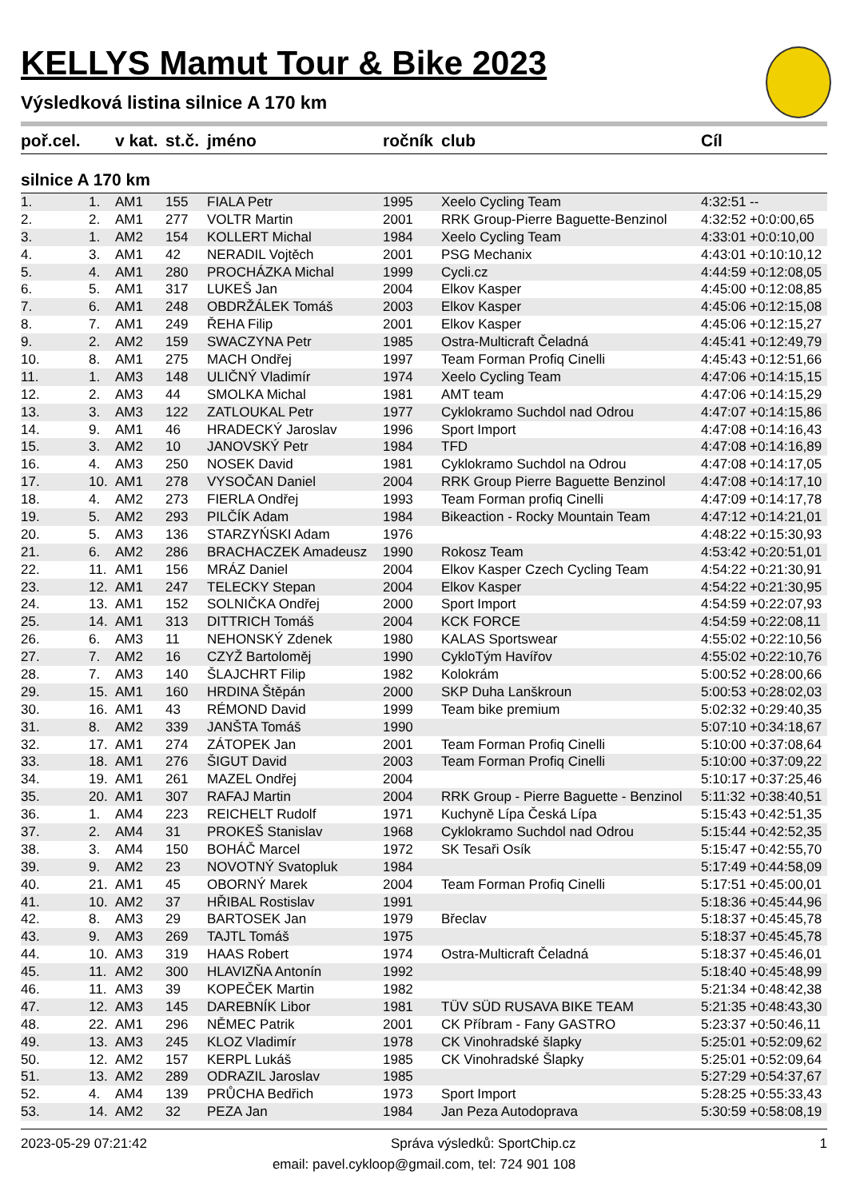KELLYS Mamut Tour & Bike 2023
Výsledková listina silnice A 170 km
| poř.cel. | | v kat. | st.č. | jméno | ročník | club | Cíl | |
| --- | --- | --- | --- | --- | --- | --- | --- | --- |
| silnice A 170 km | | | | | | | | |
| 1. | 1. | AM1 | 155 | FIALA Petr | 1995 | Xeelo Cycling Team | 4:32:51 | -- |
| 2. | 2. | AM1 | 277 | VOLTR Martin | 2001 | RRK Group-Pierre Baguette-Benzinol | 4:32:52 | +0:0:00,65 |
| 3. | 1. | AM2 | 154 | KOLLERT Michal | 1984 | Xeelo Cycling Team | 4:33:01 | +0:0:10,00 |
| 4. | 3. | AM1 | 42 | NERADIL Vojtěch | 2001 | PSG Mechanix | 4:43:01 | +0:10:10,12 |
| 5. | 4. | AM1 | 280 | PROCHÁZKA Michal | 1999 | Cycli.cz | 4:44:59 | +0:12:08,05 |
| 6. | 5. | AM1 | 317 | LUKEŠ Jan | 2004 | Elkov Kasper | 4:45:00 | +0:12:08,85 |
| 7. | 6. | AM1 | 248 | OBDRŽÁLEK Tomáš | 2003 | Elkov Kasper | 4:45:06 | +0:12:15,08 |
| 8. | 7. | AM1 | 249 | ŘEHA Filip | 2001 | Elkov Kasper | 4:45:06 | +0:12:15,27 |
| 9. | 2. | AM2 | 159 | SWACZYNA Petr | 1985 | Ostra-Multicraft Čeladná | 4:45:41 | +0:12:49,79 |
| 10. | 8. | AM1 | 275 | MACH Ondřej | 1997 | Team Forman Profiq Cinelli | 4:45:43 | +0:12:51,66 |
| 11. | 1. | AM3 | 148 | ULIČNÝ Vladimír | 1974 | Xeelo Cycling Team | 4:47:06 | +0:14:15,15 |
| 12. | 2. | AM3 | 44 | SMOLKA Michal | 1981 | AMT team | 4:47:06 | +0:14:15,29 |
| 13. | 3. | AM3 | 122 | ZATLOUKAL Petr | 1977 | Cyklokramo Suchdol nad Odrou | 4:47:07 | +0:14:15,86 |
| 14. | 9. | AM1 | 46 | HRADECKÝ Jaroslav | 1996 | Sport Import | 4:47:08 | +0:14:16,43 |
| 15. | 3. | AM2 | 10 | JANOVSKÝ Petr | 1984 | TFD | 4:47:08 | +0:14:16,89 |
| 16. | 4. | AM3 | 250 | NOSEK David | 1981 | Cyklokramo Suchdol na Odrou | 4:47:08 | +0:14:17,05 |
| 17. | 10. | AM1 | 278 | VYSOČAN Daniel | 2004 | RRK Group Pierre Baguette Benzinol | 4:47:08 | +0:14:17,10 |
| 18. | 4. | AM2 | 273 | FIERLA Ondřej | 1993 | Team Forman profiq Cinelli | 4:47:09 | +0:14:17,78 |
| 19. | 5. | AM2 | 293 | PILČÍK Adam | 1984 | Bikeaction - Rocky Mountain Team | 4:47:12 | +0:14:21,01 |
| 20. | 5. | AM3 | 136 | STARZYŃSKI Adam | 1976 | | 4:48:22 | +0:15:30,93 |
| 21. | 6. | AM2 | 286 | BRACHACZEK Amadeusz | 1990 | Rokosz Team | 4:53:42 | +0:20:51,01 |
| 22. | 11. | AM1 | 156 | MRÁZ Daniel | 2004 | Elkov Kasper Czech Cycling Team | 4:54:22 | +0:21:30,91 |
| 23. | 12. | AM1 | 247 | TELECKY Stepan | 2004 | Elkov Kasper | 4:54:22 | +0:21:30,95 |
| 24. | 13. | AM1 | 152 | SOLNIČKA Ondřej | 2000 | Sport Import | 4:54:59 | +0:22:07,93 |
| 25. | 14. | AM1 | 313 | DITTRICH Tomáš | 2004 | KCK FORCE | 4:54:59 | +0:22:08,11 |
| 26. | 6. | AM3 | 11 | NEHONSKÝ Zdenek | 1980 | KALAS Sportswear | 4:55:02 | +0:22:10,56 |
| 27. | 7. | AM2 | 16 | CZYŽ Bartoloměj | 1990 | CykloTým Havířov | 4:55:02 | +0:22:10,76 |
| 28. | 7. | AM3 | 140 | ŠLAJCHRT Filip | 1982 | Kolokrám | 5:00:52 | +0:28:00,66 |
| 29. | 15. | AM1 | 160 | HRDINA Štěpán | 2000 | SKP Duha Lanškroun | 5:00:53 | +0:28:02,03 |
| 30. | 16. | AM1 | 43 | RÉMOND David | 1999 | Team bike premium | 5:02:32 | +0:29:40,35 |
| 31. | 8. | AM2 | 339 | JANŠTA Tomáš | 1990 | | 5:07:10 | +0:34:18,67 |
| 32. | 17. | AM1 | 274 | ZÁTOPEK Jan | 2001 | Team Forman Profiq Cinelli | 5:10:00 | +0:37:08,64 |
| 33. | 18. | AM1 | 276 | ŠIGUT David | 2003 | Team Forman Profiq Cinelli | 5:10:00 | +0:37:09,22 |
| 34. | 19. | AM1 | 261 | MAZEL Ondřej | 2004 | | 5:10:17 | +0:37:25,46 |
| 35. | 20. | AM1 | 307 | RAFAJ Martin | 2004 | RRK Group - Pierre Baguette - Benzinol | 5:11:32 | +0:38:40,51 |
| 36. | 1. | AM4 | 223 | REICHELT Rudolf | 1971 | Kuchyně Lípa Česká Lípa | 5:15:43 | +0:42:51,35 |
| 37. | 2. | AM4 | 31 | PROKEŠ Stanislav | 1968 | Cyklokramo Suchdol nad Odrou | 5:15:44 | +0:42:52,35 |
| 38. | 3. | AM4 | 150 | BOHÁČ Marcel | 1972 | SK Tesaři Osík | 5:15:47 | +0:42:55,70 |
| 39. | 9. | AM2 | 23 | NOVOTNÝ Svatopluk | 1984 | | 5:17:49 | +0:44:58,09 |
| 40. | 21. | AM1 | 45 | OBORNÝ Marek | 2004 | Team Forman Profiq Cinelli | 5:17:51 | +0:45:00,01 |
| 41. | 10. | AM2 | 37 | HŘIBAL Rostislav | 1991 | | 5:18:36 | +0:45:44,96 |
| 42. | 8. | AM3 | 29 | BARTOSEK Jan | 1979 | Břeclav | 5:18:37 | +0:45:45,78 |
| 43. | 9. | AM3 | 269 | TAJTL Tomáš | 1975 | | 5:18:37 | +0:45:45,78 |
| 44. | 10. | AM3 | 319 | HAAS Robert | 1974 | Ostra-Multicraft Čeladná | 5:18:37 | +0:45:46,01 |
| 45. | 11. | AM2 | 300 | HLAVIZŇA Antonín | 1992 | | 5:18:40 | +0:45:48,99 |
| 46. | 11. | AM3 | 39 | KOPEČEK Martin | 1982 | | 5:21:34 | +0:48:42,38 |
| 47. | 12. | AM3 | 145 | DAREBNÍK Libor | 1981 | TÜV SÜD RUSAVA BIKE TEAM | 5:21:35 | +0:48:43,30 |
| 48. | 22. | AM1 | 296 | NĚMEC Patrik | 2001 | CK Příbram - Fany GASTRO | 5:23:37 | +0:50:46,11 |
| 49. | 13. | AM3 | 245 | KLOZ Vladimír | 1978 | CK Vinohradské šlapky | 5:25:01 | +0:52:09,62 |
| 50. | 12. | AM2 | 157 | KERPL Lukáš | 1985 | CK Vinohradské Šlapky | 5:25:01 | +0:52:09,64 |
| 51. | 13. | AM2 | 289 | ODRAZIL Jaroslav | 1985 | | 5:27:29 | +0:54:37,67 |
| 52. | 4. | AM4 | 139 | PRŮCHA Bedřich | 1973 | Sport Import | 5:28:25 | +0:55:33,43 |
| 53. | 14. | AM2 | 32 | PEZA Jan | 1984 | Jan Peza Autodoprava | 5:30:59 | +0:58:08,19 |
2023-05-29 07:21:42 Správa výsledků: SportChip.cz 1
email: pavel.cykloop@gmail.com, tel: 724 901 108